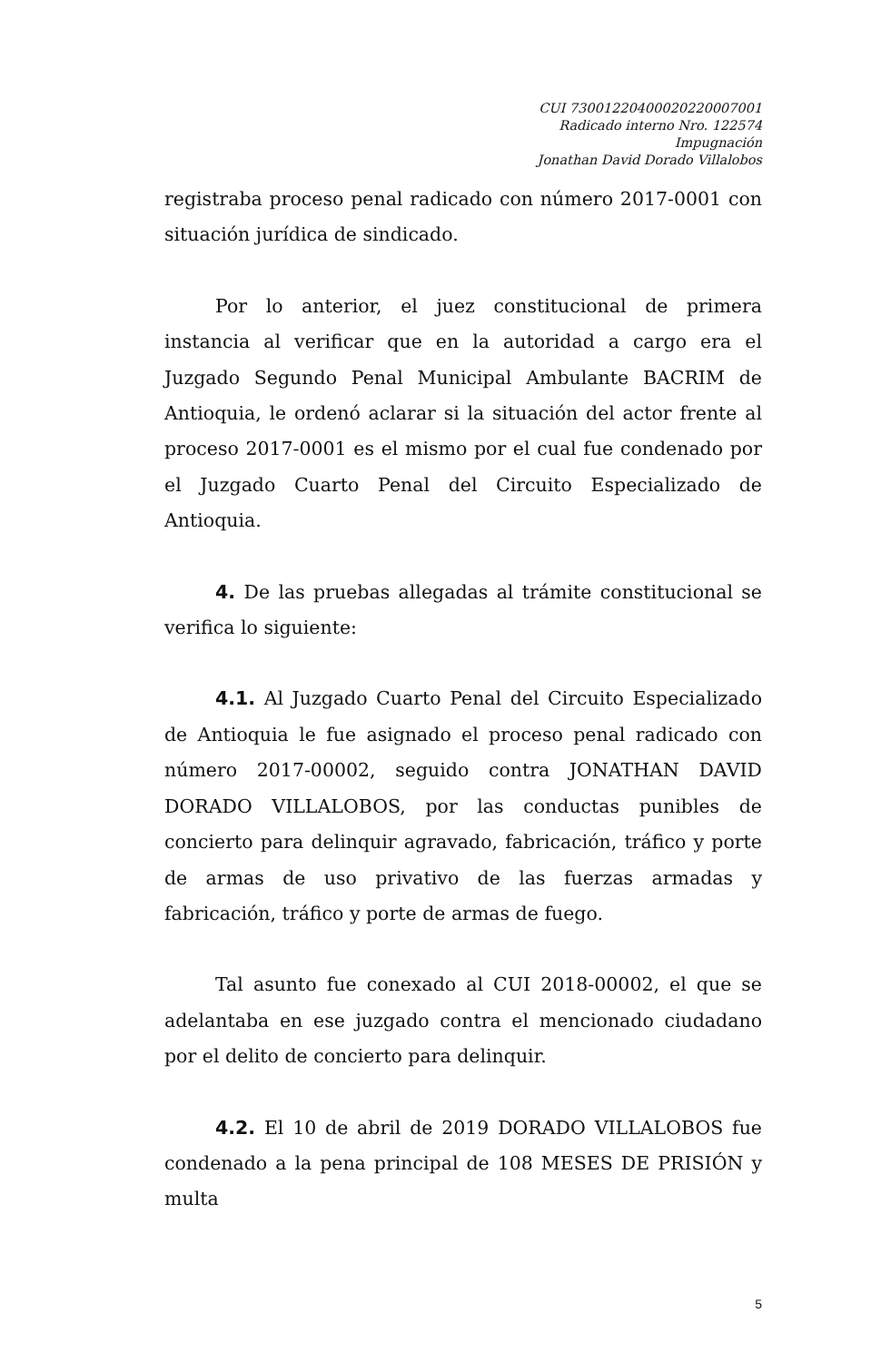CUI 73001220400020220007001
Radicado interno Nro. 122574
Impugnación
Jonathan David Dorado Villalobos
registraba proceso penal radicado con número 2017-0001 con situación jurídica de sindicado.
Por lo anterior, el juez constitucional de primera instancia al verificar que en la autoridad a cargo era el Juzgado Segundo Penal Municipal Ambulante BACRIM de Antioquia, le ordenó aclarar si la situación del actor frente al proceso 2017-0001 es el mismo por el cual fue condenado por el Juzgado Cuarto Penal del Circuito Especializado de Antioquia.
4. De las pruebas allegadas al trámite constitucional se verifica lo siguiente:
4.1. Al Juzgado Cuarto Penal del Circuito Especializado de Antioquia le fue asignado el proceso penal radicado con número 2017-00002, seguido contra JONATHAN DAVID DORADO VILLALOBOS, por las conductas punibles de concierto para delinquir agravado, fabricación, tráfico y porte de armas de uso privativo de las fuerzas armadas y fabricación, tráfico y porte de armas de fuego.
Tal asunto fue conexado al CUI 2018-00002, el que se adelantaba en ese juzgado contra el mencionado ciudadano por el delito de concierto para delinquir.
4.2. El 10 de abril de 2019 DORADO VILLALOBOS fue condenado a la pena principal de 108 MESES DE PRISIÓN y multa
5